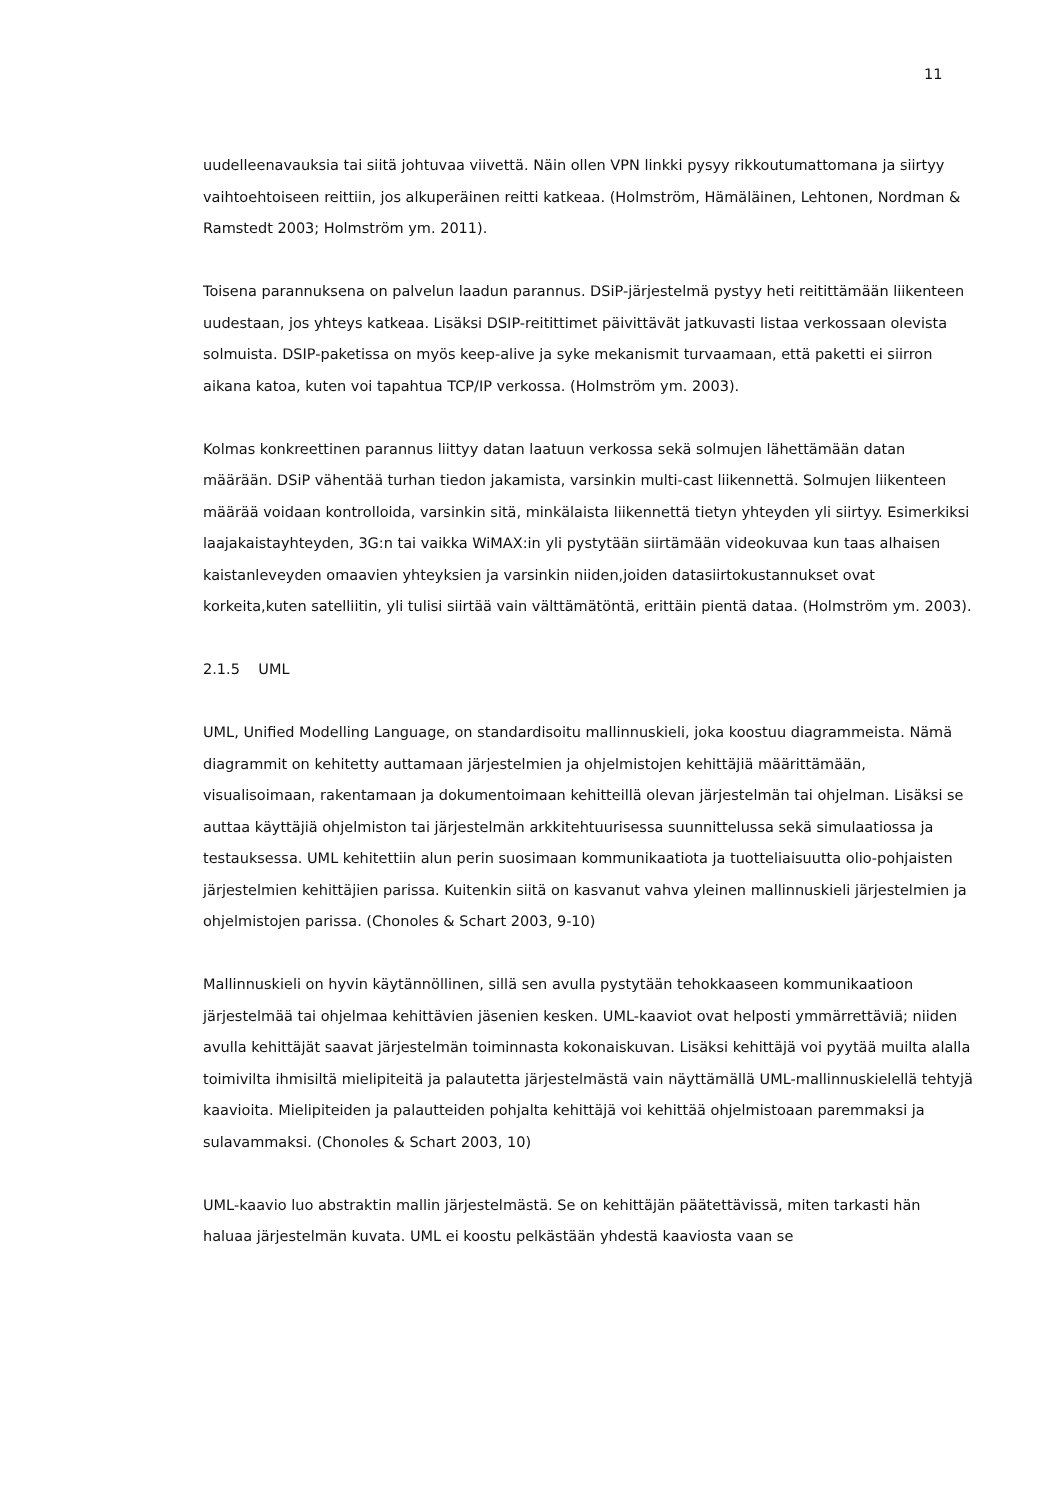11
uudelleenavauksia tai siitä johtuvaa viivettä. Näin ollen VPN linkki pysyy rikkoutumattomana ja siirtyy vaihtoehtoiseen reittiin, jos alkuperäinen reitti katkeaa. (Holmström, Hämäläinen, Lehtonen, Nordman & Ramstedt 2003; Holmström ym. 2011).
Toisena parannuksena on palvelun laadun parannus. DSiP-järjestelmä pystyy heti reitittämään liikenteen uudestaan, jos yhteys katkeaa. Lisäksi DSIP-reitittimet päivittävät jatkuvasti listaa verkossaan olevista solmuista. DSIP-paketissa on myös keep-alive ja syke mekanismit turvaamaan, että paketti ei siirron aikana katoa, kuten voi tapahtua TCP/IP verkossa. (Holmström ym. 2003).
Kolmas konkreettinen parannus liittyy datan laatuun verkossa sekä solmujen lähettämään datan määrään. DSiP vähentää turhan tiedon jakamista, varsinkin multi-cast liikennettä. Solmujen liikenteen määrää voidaan kontrolloida, varsinkin sitä, minkälaista liikennettä tietyn yhteyden yli siirtyy. Esimerkiksi laajakaistayhteyden, 3G:n tai vaikka WiMAX:in yli pystytään siirtämään videokuvaa kun taas alhaisen kaistanleveyden omaavien yhteyksien ja varsinkin niiden,joiden datasiirtokustannukset ovat korkeita,kuten satelliitin, yli tulisi siirtää vain välttämätöntä, erittäin pientä dataa. (Holmström ym. 2003).
2.1.5 UML
UML, Unified Modelling Language, on standardisoitu mallinnuskieli, joka koostuu diagrammeista. Nämä diagrammit on kehitetty auttamaan järjestelmien ja ohjelmistojen kehittäjiä määrittämään, visualisoimaan, rakentamaan ja dokumentoimaan kehitteillä olevan järjestelmän tai ohjelman. Lisäksi se auttaa käyttäjiä ohjelmiston tai järjestelmän arkkitehtuurisessa suunnittelussa sekä simulaatiossa ja testauksessa. UML kehitettiin alun perin suosimaan kommunikaatiota ja tuotteliaisuutta olio-pohjaisten järjestelmien kehittäjien parissa. Kuitenkin siitä on kasvanut vahva yleinen mallinnuskieli järjestelmien ja ohjelmistojen parissa. (Chonoles & Schart 2003, 9-10)
Mallinnuskieli on hyvin käytännöllinen, sillä sen avulla pystytään tehokkaaseen kommunikaatioon järjestelmää tai ohjelmaa kehittävien jäsenien kesken. UML-kaaviot ovat helposti ymmärrettäviä; niiden avulla kehittäjät saavat järjestelmän toiminnasta kokonaiskuvan. Lisäksi kehittäjä voi pyytää muilta alalla toimivilta ihmisiltä mielipiteitä ja palautetta järjestelmästä vain näyttämällä UML-mallinnuskielellä tehtyjä kaavioita. Mielipiteiden ja palautteiden pohjalta kehittäjä voi kehittää ohjelmistoaan paremmaksi ja sulavammaksi. (Chonoles & Schart 2003, 10)
UML-kaavio luo abstraktin mallin järjestelmästä. Se on kehittäjän päätettävissä, miten tarkasti hän haluaa järjestelmän kuvata. UML ei koostu pelkästään yhdestä kaaviosta vaan se